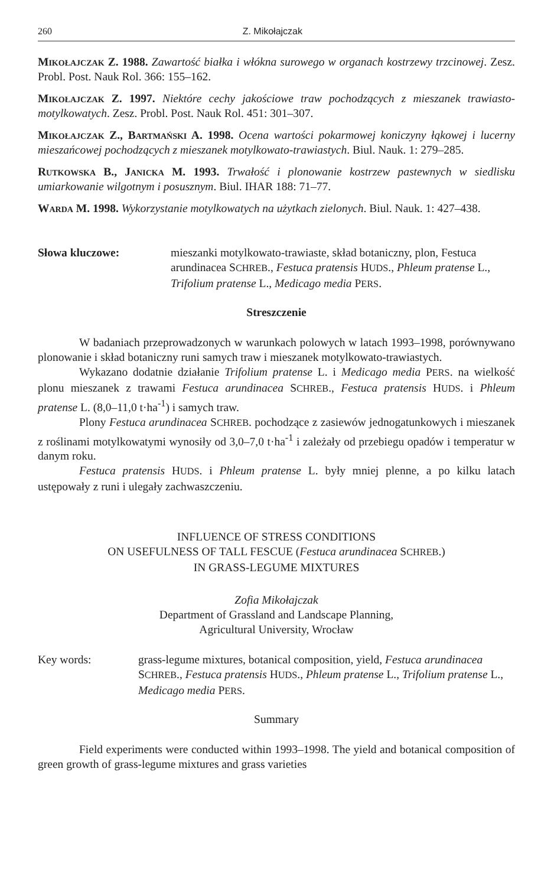260 Z. Mikołajczak
Mikołajczak Z. 1988. Zawartość białka i włókna surowego w organach kostrzewy trzcinowej. Zesz. Probl. Post. Nauk Rol. 366: 155–162.
Mikołajczak Z. 1997. Niektóre cechy jakościowe traw pochodzących z mieszanek trawiasto-motylkowatych. Zesz. Probl. Post. Nauk Rol. 451: 301–307.
Mikołajczak Z., Bartmański A. 1998. Ocena wartości pokarmowej koniczyny łąkowej i lucerny mieszańcowej pochodzących z mieszanek motylkowato-trawiastych. Biul. Nauk. 1: 279–285.
Rutkowska B., Janicka M. 1993. Trwałość i plonowanie kostrzew pastewnych w siedlisku umiarkowanie wilgotnym i posusznym. Biul. IHAR 188: 71–77.
Warda M. 1998. Wykorzystanie motylkowatych na użytkach zielonych. Biul. Nauk. 1: 427–438.
Słowa kluczowe: mieszanki motylkowato-trawiaste, skład botaniczny, plon, Festuca arundinacea SCHREB., Festuca pratensis HUDS., Phleum pratense L., Trifolium pratense L., Medicago media PERS.
Streszczenie
W badaniach przeprowadzonych w warunkach polowych w latach 1993–1998, porównywano plonowanie i skład botaniczny runi samych traw i mieszanek motylkowato-trawiastych.
Wykazano dodatnie działanie Trifolium pratense L. i Medicago media PERS. na wielkość plonu mieszanek z trawami Festuca arundinacea SCHREB., Festuca pratensis HUDS. i Phleum pratense L. (8,0–11,0 t·ha<sup>-1</sup>) i samych traw.
Plony Festuca arundinacea SCHREB. pochodzące z zasiewów jednogatunkowych i mieszanek z roślinami motylkowatymi wynosiły od 3,0–7,0 t·ha<sup>-1</sup> i zależały od przebiegu opadów i temperatur w danym roku.
Festuca pratensis HUDS. i Phleum pratense L. były mniej plenne, a po kilku latach ustępowały z runi i ulegały zachwaszczeniu.
INFLUENCE OF STRESS CONDITIONS
ON USEFULNESS OF TALL FESCUE (Festuca arundinacea SCHREB.)
IN GRASS-LEGUME MIXTURES
Zofia Mikołajczak
Department of Grassland and Landscape Planning,
Agricultural University, Wrocław
Key words: grass-legume mixtures, botanical composition, yield, Festuca arundinacea SCHREB., Festuca pratensis HUDS., Phleum pratense L., Trifolium pratense L., Medicago media PERS.
Summary
Field experiments were conducted within 1993–1998. The yield and botanical composition of green growth of grass-legume mixtures and grass varieties